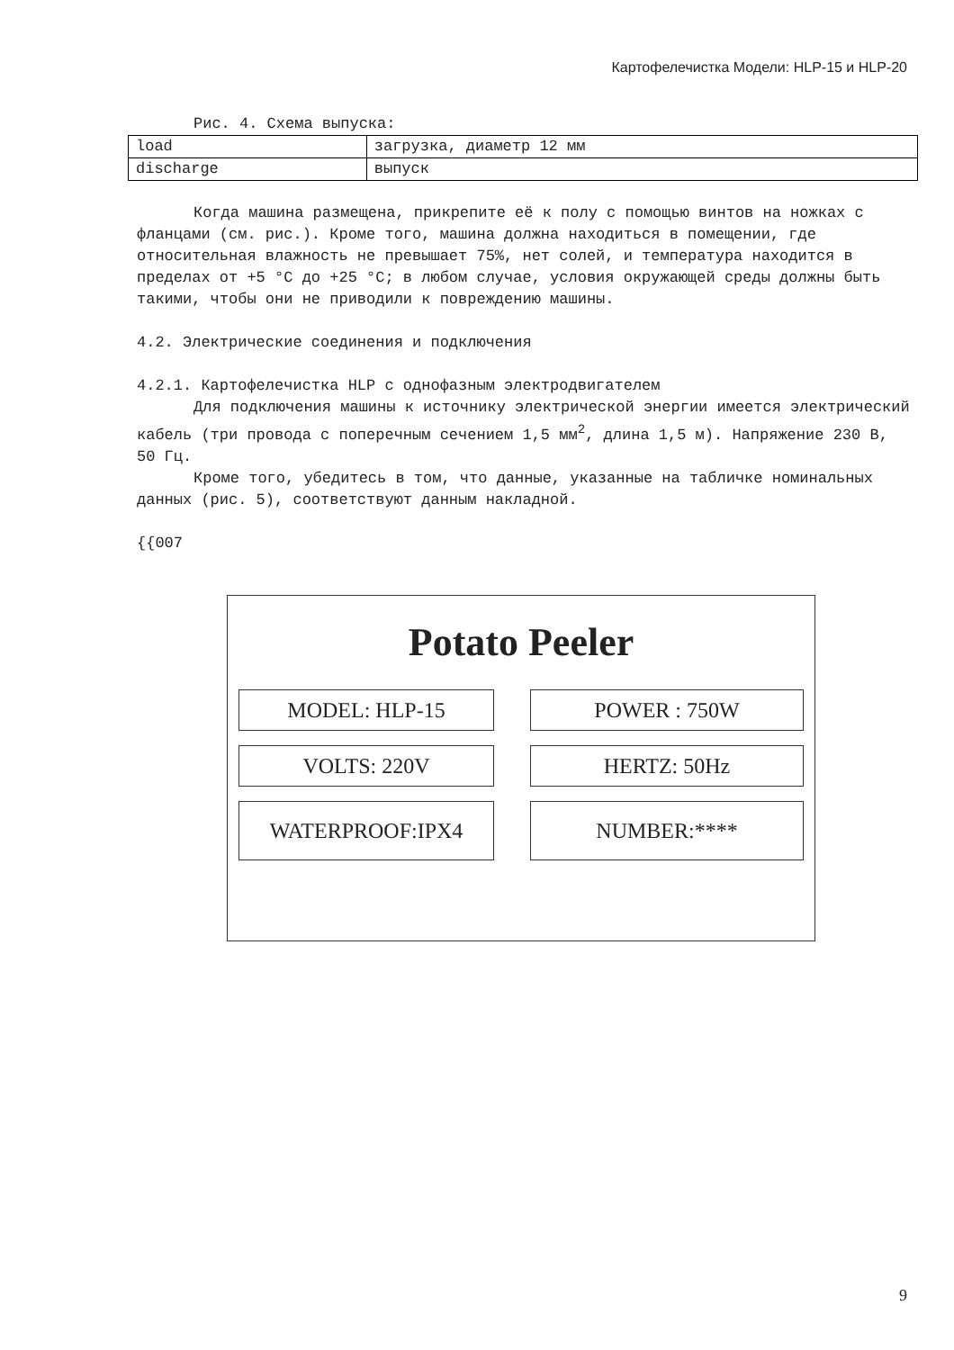Картофелечистка Модели: HLP-15 и HLP-20
Рис. 4. Схема выпуска:
| load | загрузка, диаметр 12 мм |
| discharge | выпуск |
Когда машина размещена, прикрепите её к полу с помощью винтов на ножках с фланцами (см. рис.). Кроме того, машина должна находиться в помещении, где относительная влажность не превышает 75%, нет солей, и температура находится в пределах от +5 °С до +25 °С; в любом случае, условия окружающей среды должны быть такими, чтобы они не приводили к повреждению машины.
4.2. Электрические соединения и подключения
4.2.1. Картофелечистка HLP с однофазным электродвигателем
Для подключения машины к источнику электрической энергии имеется электрический кабель (три провода с поперечным сечением 1,5 мм<sup>2</sup>, длина 1,5 м). Напряжение 230 В, 50 Гц.
Кроме того, убедитесь в том, что данные, указанные на табличке номинальных данных (рис. 5), соответствуют данным накладной.
{{007
Potato Peeler
MODEL: HLP-15
POWER : 750W
VOLTS: 220V
HERTZ: 50Hz
WATERPROOF:IPX4
NUMBER:****
9